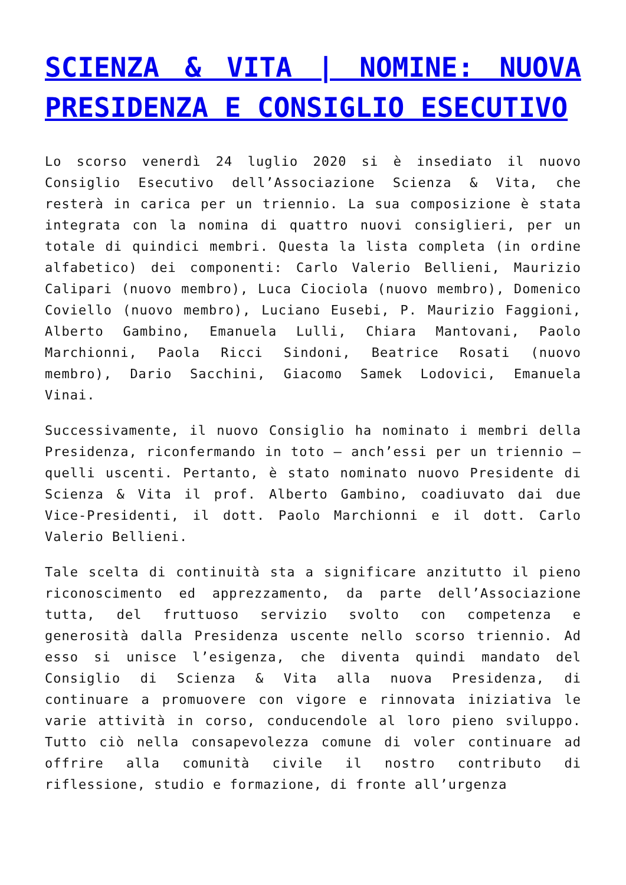SCIENZA & VITA | NOMINE: NUOVA PRESIDENZA E CONSIGLIO ESECUTIVO
Lo scorso venerdì 24 luglio 2020 si è insediato il nuovo Consiglio Esecutivo dell’Associazione Scienza & Vita, che resterà in carica per un triennio. La sua composizione è stata integrata con la nomina di quattro nuovi consiglieri, per un totale di quindici membri. Questa la lista completa (in ordine alfabetico) dei componenti: Carlo Valerio Bellieni, Maurizio Calipari (nuovo membro), Luca Ciociola (nuovo membro), Domenico Coviello (nuovo membro), Luciano Eusebi, P. Maurizio Faggioni, Alberto Gambino, Emanuela Lulli, Chiara Mantovani, Paolo Marchionni, Paola Ricci Sindoni, Beatrice Rosati (nuovo membro), Dario Sacchini, Giacomo Samek Lodovici, Emanuela Vinai.
Successivamente, il nuovo Consiglio ha nominato i membri della Presidenza, riconfermando in toto – anch’essi per un triennio – quelli uscenti. Pertanto, è stato nominato nuovo Presidente di Scienza & Vita il prof. Alberto Gambino, coadiuvato dai due Vice-Presidenti, il dott. Paolo Marchionni e il dott. Carlo Valerio Bellieni.
Tale scelta di continuità sta a significare anzitutto il pieno riconoscimento ed apprezzamento, da parte dell’Associazione tutta, del fruttuoso servizio svolto con competenza e generosità dalla Presidenza uscente nello scorso triennio. Ad esso si unisce l’esigenza, che diventa quindi mandato del Consiglio di Scienza & Vita alla nuova Presidenza, di continuare a promuovere con vigore e rinnovata iniziativa le varie attività in corso, conducendole al loro pieno sviluppo. Tutto ciò nella consapevolezza comune di voler continuare ad offrire alla comunità civile il nostro contributo di riflessione, studio e formazione, di fronte all’urgenza